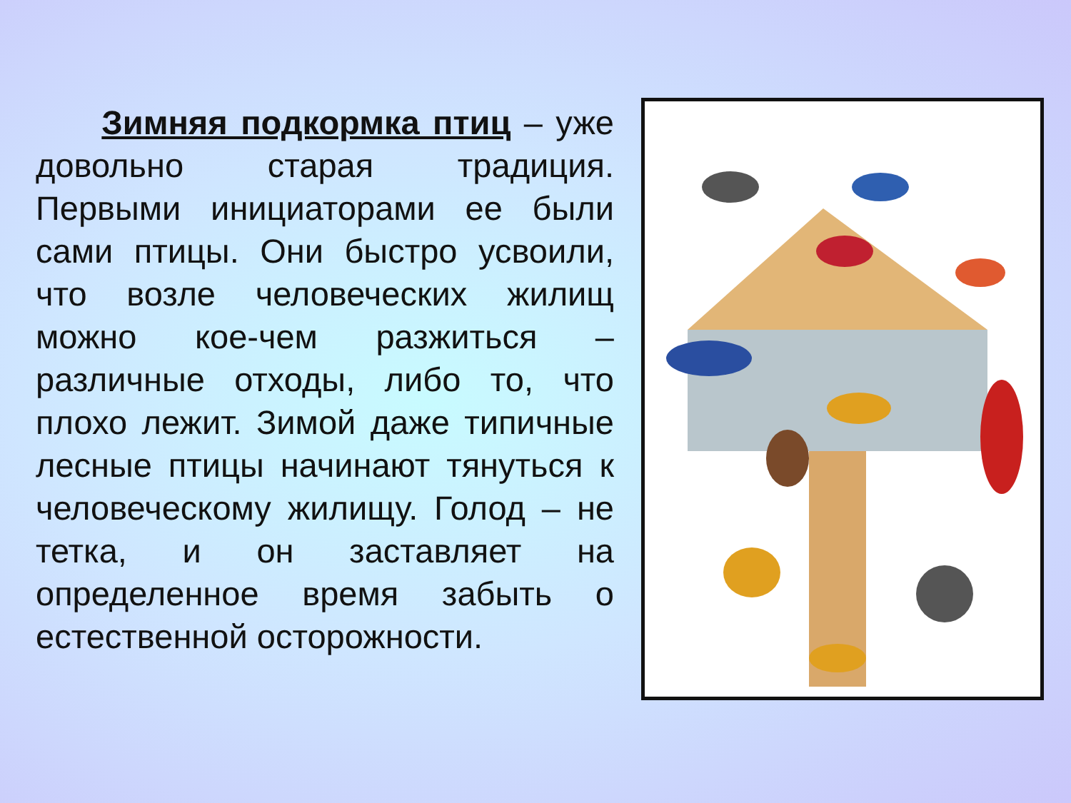Зимняя подкормка птиц – уже довольно старая традиция. Первыми инициаторами ее были сами птицы. Они быстро усвоили, что возле человеческих жилищ можно кое-чем разжиться – различные отходы, либо то, что плохо лежит. Зимой даже типичные лесные птицы начинают тянуться к человеческому жилищу. Голод – не тетка, и он заставляет на определенное время забыть о естественной осторожности.